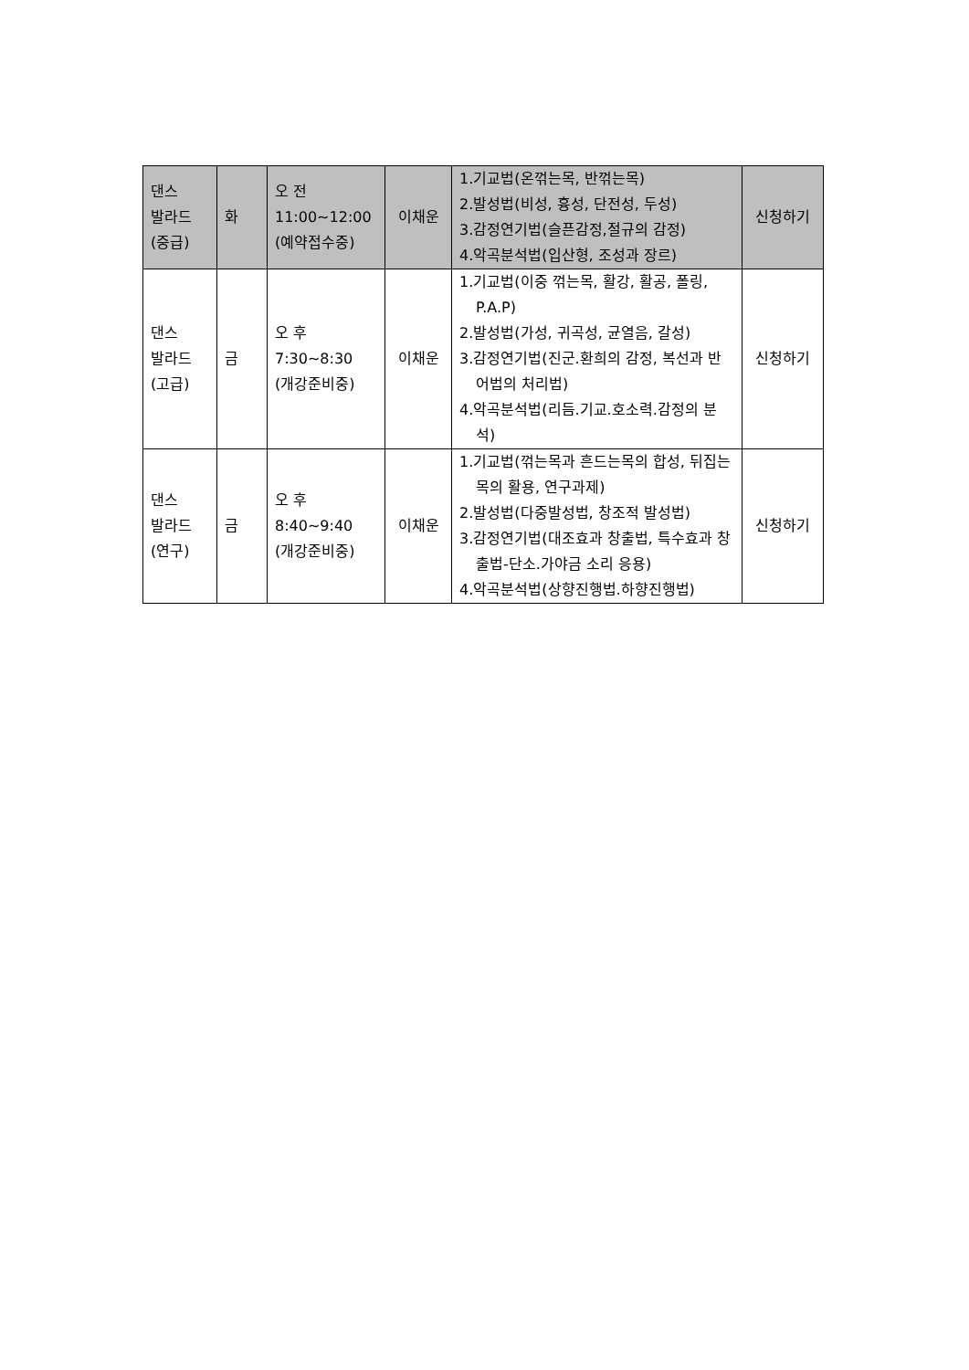| 댄스 발라드 (중급) | 화 | 오 전 11:00~12:00 (예약접수중) | 이채운 | 1.기교법(온꺾는목, 반꺾는목) 2.발성법(비성, 흉성, 단전성, 두성) 3.감정연기법(슬픈감정,절규의 감정) 4.악곡분석법(입산형, 조성과 장르) | 신청하기 |
| 댄스 발라드 (고급) | 금 | 오 후 7:30~8:30 (개강준비중) | 이채운 | 1.기교법(이중 꺾는목, 활강, 활공, 폴링, P.A.P) 2.발성법(가성, 귀곡성, 균열음, 갈성) 3.감정연기법(진군.환희의 감정, 복선과 반어법의 처리법) 4.악곡분석법(리듬.기교.호소력.감정의 분석) | 신청하기 |
| 댄스 발라드 (연구) | 금 | 오 후 8:40~9:40 (개강준비중) | 이채운 | 1.기교법(꺾는목과 흔드는목의 합성, 뒤집는목의 활용, 연구과제) 2.발성법(다중발성법, 창조적 발성법) 3.감정연기법(대조효과 창출법, 특수효과 창출법-단소.가야금 소리 응용) 4.악곡분석법(상향진행법.하향진행법) | 신청하기 |